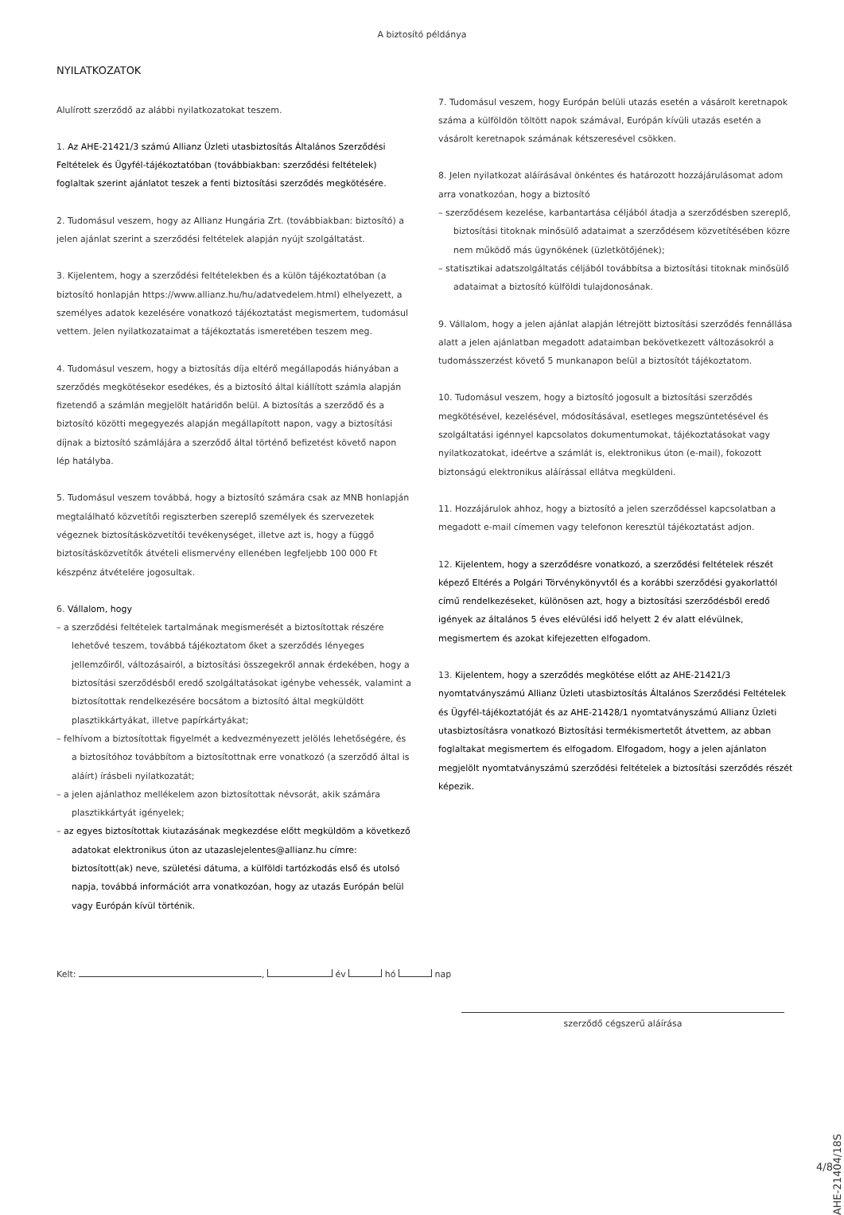A biztosító példánya
NYILATKOZATOK
Alulírott szerződő az alábbi nyilatkozatokat teszem.
1. Az AHE-21421/3 számú Allianz Üzleti utasbiztosítás Általános Szerződési Feltételek és Ügyfél-tájékoztatóban (továbbiakban: szerződési feltételek) foglaltak szerint ajánlatot teszek a fenti biztosítási szerződés megkötésére.
2. Tudomásul veszem, hogy az Allianz Hungária Zrt. (továbbiakban: biztosító) a jelen ajánlat szerint a szerződési feltételek alapján nyújt szolgáltatást.
3. Kijelentem, hogy a szerződési feltételekben és a külön tájékoztatóban (a biztosító honlapján https://www.allianz.hu/hu/adatvedelem.html) elhelyezett, a személyes adatok kezelésére vonatkozó tájékoztatást megismertem, tudomásul vettem. Jelen nyilatkozataimat a tájékoztatás ismeretében teszem meg.
4. Tudomásul veszem, hogy a biztosítás díja eltérő megállapodás hiányában a szerződés megkötésekor esedékes, és a biztosító által kiállított számla alapján fizetendő a számlán megjelölt határidőn belül. A biztosítás a szerződő és a biztosító közötti megegyezés alapján megállapított napon, vagy a biztosítási díjnak a biztosító számlájára a szerződő által történő befizetést követő napon lép hatályba.
5. Tudomásul veszem továbbá, hogy a biztosító számára csak az MNB honlapján megtalálható közvetítői regiszterben szereplő személyek és szervezetek végeznek biztosításközvetítői tevékenységet, illetve azt is, hogy a függő biztosításközvetítők átvételi elismervény ellenében legfeljebb 100 000 Ft készpénz átvételére jogosultak.
6. Vállalom, hogy
– a szerződési feltételek tartalmának megismerését a biztosítottak részére lehetővé teszem, továbbá tájékoztatom őket a szerződés lényeges jellemzőiről, változásairól, a biztosítási összegekről annak érdekében, hogy a biztosítási szerződésből eredő szolgáltatásokat igénybe vehessék, valamint a biztosítottak rendelkezésére bocsátom a biztosító által megküldött plasztikkártyákat, illetve papírkártyákat;
– felhívom a biztosítottak figyelmét a kedvezményezett jelölés lehetőségére, és a biztosítóhoz továbbítom a biztosítottnak erre vonatkozó (a szerződő által is aláírt) írásbeli nyilatkozatát;
– a jelen ajánlathoz mellékelem azon biztosítottak névsorát, akik számára plasztikkártyát igényelek;
– az egyes biztosítottak kiutazásának megkezdése előtt megküldöm a következő adatokat elektronikus úton az utazaslejelentes@allianz.hu címre: biztosított(ak) neve, születési dátuma, a külföldi tartózkodás első és utolsó napja, továbbá információt arra vonatkozóan, hogy az utazás Európán belül vagy Európán kívül történik.
7. Tudomásul veszem, hogy Európán belüli utazás esetén a vásárolt keretnapok száma a külföldön töltött napok számával, Európán kívüli utazás esetén a vásárolt keretnapok számának kétszeresével csökken.
8. Jelen nyilatkozat aláírásával önkéntes és határozott hozzájárulásomat adom arra vonatkozóan, hogy a biztosító
– szerződésem kezelése, karbantartása céljából átadja a szerződésben szereplő, biztosítási titoknak minősülő adataimat a szerződésem közvetítésében közre nem működő más ügynökének (üzletkötőjének);
– statisztikai adatszolgáltatás céljából továbbítsa a biztosítási titoknak minősülő adataimat a biztosító külföldi tulajdonosának.
9. Vállalom, hogy a jelen ajánlat alapján létrejött biztosítási szerződés fennállása alatt a jelen ajánlatban megadott adataimban bekövetkezett változásokról a tudomásszerzést követő 5 munkanapon belül a biztosítót tájékoztatom.
10. Tudomásul veszem, hogy a biztosító jogosult a biztosítási szerződés megkötésével, kezelésével, módosításával, esetleges megszüntetésével és szolgáltatási igénnyel kapcsolatos dokumentumokat, tájékoztatásokat vagy nyilatkozatokat, ideértve a számlát is, elektronikus úton (e-mail), fokozott biztonságú elektronikus aláírással ellátva megküldeni.
11. Hozzájárulok ahhoz, hogy a biztosító a jelen szerződéssel kapcsolatban a megadott e-mail címemen vagy telefonon keresztül tájékoztatást adjon.
12. Kijelentem, hogy a szerződésre vonatkozó, a szerződési feltételek részét képező Eltérés a Polgári Törvénykönyvtől és a korábbi szerződési gyakorlattól című rendelkezéseket, különösen azt, hogy a biztosítási szerződésből eredő igények az általános 5 éves elévülési idő helyett 2 év alatt elévülnek, megismertem és azokat kifejezetten elfogadom.
13. Kijelentem, hogy a szerződés megkötése előtt az AHE-21421/3 nyomtatványszámú Allianz Üzleti utasbiztosítás Általános Szerződési Feltételek és Ügyfél-tájékoztatóját és az AHE-21428/1 nyomtatványszámú Allianz Üzleti utasbiztosításra vonatkozó Biztosítási termékismertetőt átvettem, az abban foglaltakat megismertem és elfogadom. Elfogadom, hogy a jelen ajánlaton megjelölt nyomtatványszámú szerződési feltételek a biztosítási szerződés részét képezik.
Kelt: , év hó nap
szerződő cégszerű aláírása
AHE-21404/18S
4/8